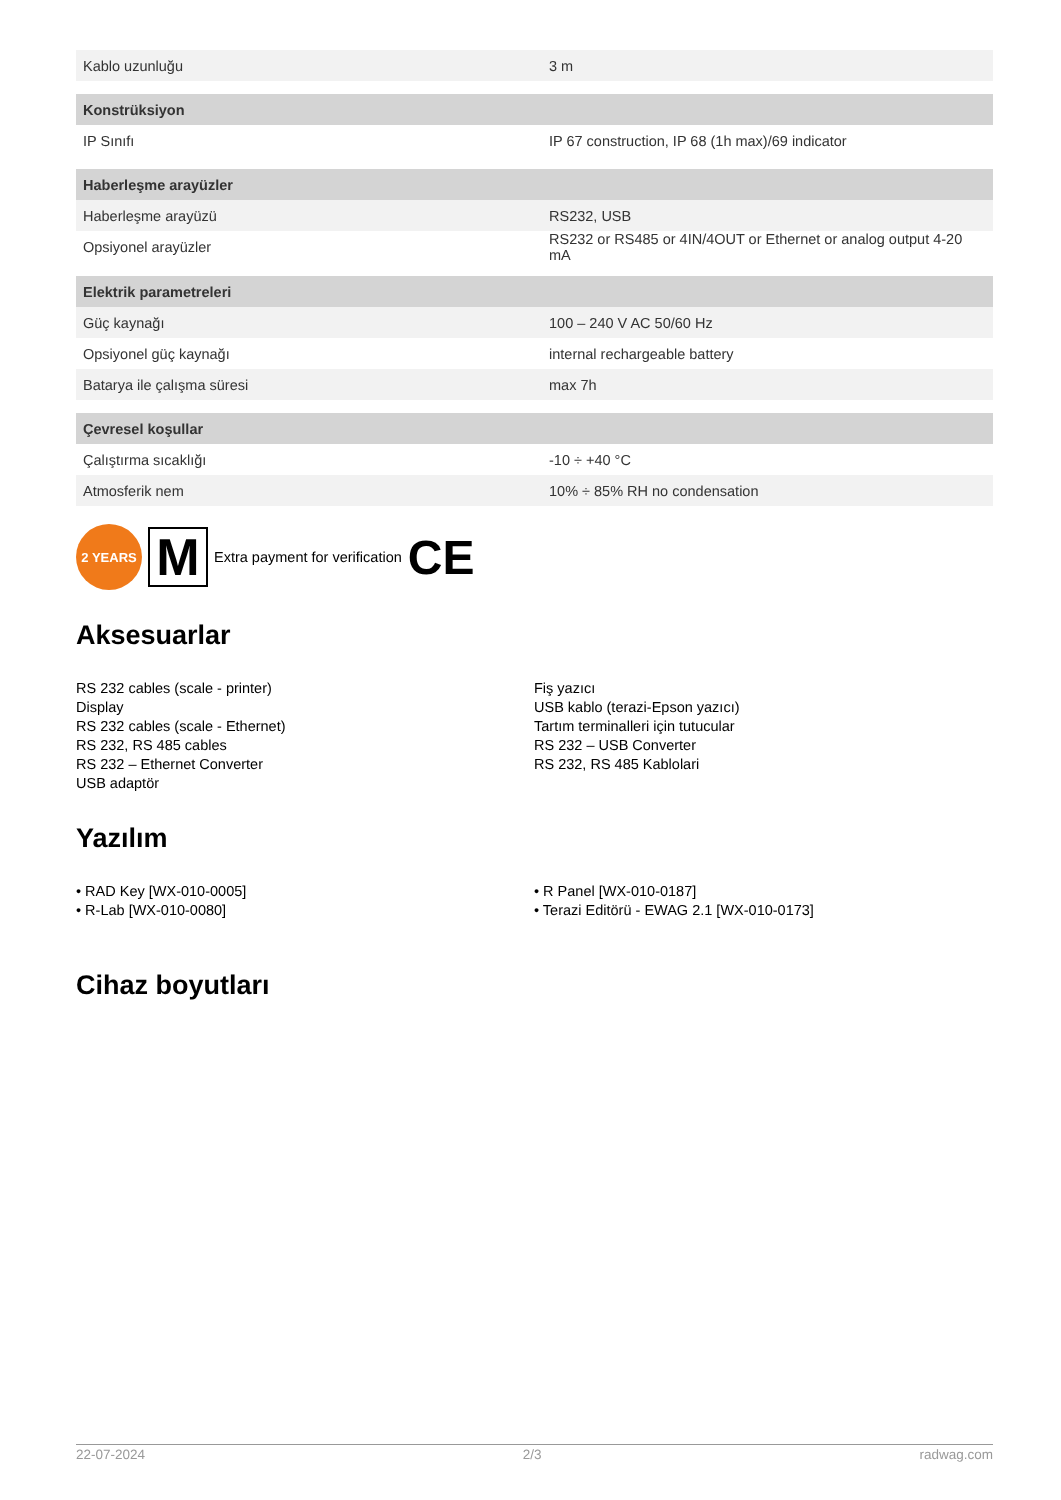| Kablo uzunluğu | 3 m |
| Konstrüksiyon | |
| IP Sınıfı | IP 67 construction, IP 68 (1h max)/69 indicator |
| Haberleşme arayüzler | |
| Haberleşme arayüzü | RS232, USB |
| Opsiyonel arayüzler | RS232 or RS485 or 4IN/4OUT or Ethernet or analog output 4-20 mA |
| Elektrik parametreleri | |
| Güç kaynağı | 100 – 240 V AC 50/60 Hz |
| Opsiyonel güç kaynağı | internal rechargeable battery |
| Batarya ile çalışma süresi | max 7h |
| Çevresel koşullar | |
| Çalıştırma sıcaklığı | -10 ÷ +40 °C |
| Atmosferik nem | 10% ÷ 85% RH no condensation |
2 YEARS
M
Extra payment for verification CE
Aksesuarlar
RS 232 cables (scale - printer)
Display
RS 232 cables (scale - Ethernet)
RS 232, RS 485 cables
RS 232 – Ethernet Converter
USB adaptör
Fiş yazıcı
USB kablo (terazi-Epson yazıcı)
Tartım terminalleri için tutucular
RS 232 – USB Converter
RS 232, RS 485 Kablolari
Yazılım
• RAD Key [WX-010-0005]
• R-Lab [WX-010-0080]
• R Panel [WX-010-0187]
• Terazi Editörü - EWAG 2.1 [WX-010-0173]
Cihaz boyutları
22-07-2024 2/3 radwag.com